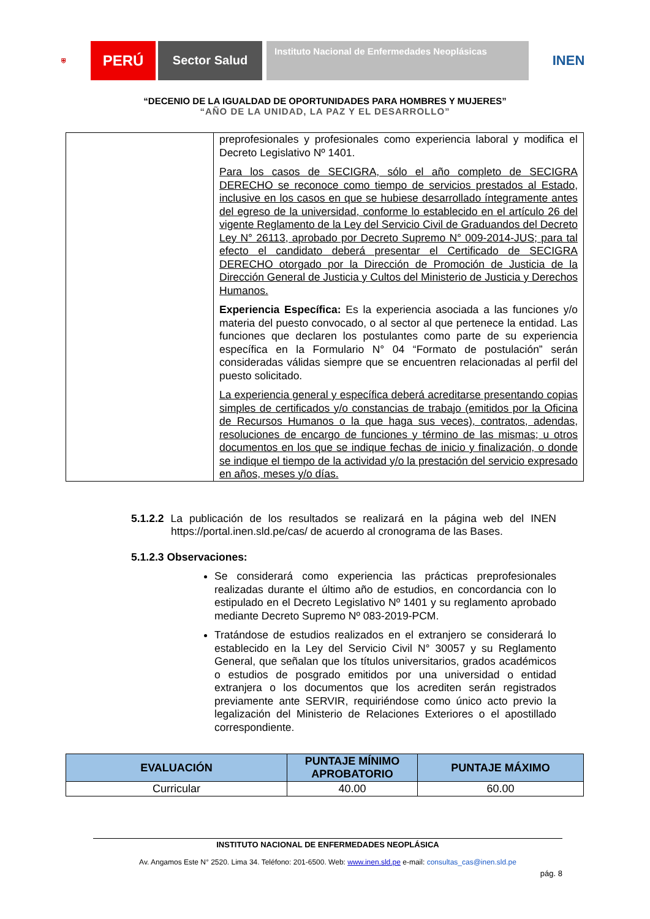⛨
PERÚ
Sector Salud
Instituto Nacional de Enfermedades Neoplásicas
INEN
“DECENIO DE LA IGUALDAD DE OPORTUNIDADES PARA HOMBRES Y MUJERES”
“AÑO DE LA UNIDAD, LA PAZ Y EL DESARROLLO”
| | preprofesionales y profesionales como experiencia laboral y modifica el Decreto Legislativo Nº 1401. Para los casos de SECIGRA, sólo el año completo de SECIGRA DERECHO se reconoce como tiempo de servicios prestados al Estado, inclusive en los casos en que se hubiese desarrollado íntegramente antes del egreso de la universidad, conforme lo establecido en el artículo 26 del vigente Reglamento de la Ley del Servicio Civil de Graduandos del Decreto Ley N° 26113, aprobado por Decreto Supremo N° 009-2014-JUS; para tal efecto el candidato deberá presentar el Certificado de SECIGRA DERECHO otorgado por la Dirección de Promoción de Justicia de la Dirección General de Justicia y Cultos del Ministerio de Justicia y Derechos Humanos. Experiencia Específica: Es la experiencia asociada a las funciones y/o materia del puesto convocado, o al sector al que pertenece la entidad. Las funciones que declaren los postulantes como parte de su experiencia específica en la Formulario N° 04 “Formato de postulación” serán consideradas válidas siempre que se encuentren relacionadas al perfil del puesto solicitado. La experiencia general y específica deberá acreditarse presentando copias simples de certificados y/o constancias de trabajo (emitidos por la Oficina de Recursos Humanos o la que haga sus veces), contratos, adendas, resoluciones de encargo de funciones y término de las mismas; u otros documentos en los que se indique fechas de inicio y finalización, o donde se indique el tiempo de la actividad y/o la prestación del servicio expresado en años, meses y/o días. |
5.1.2.2 La publicación de los resultados se realizará en la página web del INEN https://portal.inen.sld.pe/cas/ de acuerdo al cronograma de las Bases.
5.1.2.3 Observaciones:
Se considerará como experiencia las prácticas preprofesionales realizadas durante el último año de estudios, en concordancia con lo estipulado en el Decreto Legislativo Nº 1401 y su reglamento aprobado mediante Decreto Supremo Nº 083-2019-PCM.
Tratándose de estudios realizados en el extranjero se considerará lo establecido en la Ley del Servicio Civil N° 30057 y su Reglamento General, que señalan que los títulos universitarios, grados académicos o estudios de posgrado emitidos por una universidad o entidad extranjera o los documentos que los acrediten serán registrados previamente ante SERVIR, requiriéndose como único acto previo la legalización del Ministerio de Relaciones Exteriores o el apostillado correspondiente.
| EVALUACIÓN | PUNTAJE MÍNIMO APROBATORIO | PUNTAJE MÁXIMO |
| --- | --- | --- |
| Curricular | 40.00 | 60.00 |
INSTITUTO NACIONAL DE ENFERMEDADES NEOPLÁSICA
Av. Angamos Este N° 2520. Lima 34. Teléfono: 201-6500. Web: www.inen.sld.pe e-mail: consultas_cas@inen.sld.pe
pág. 8